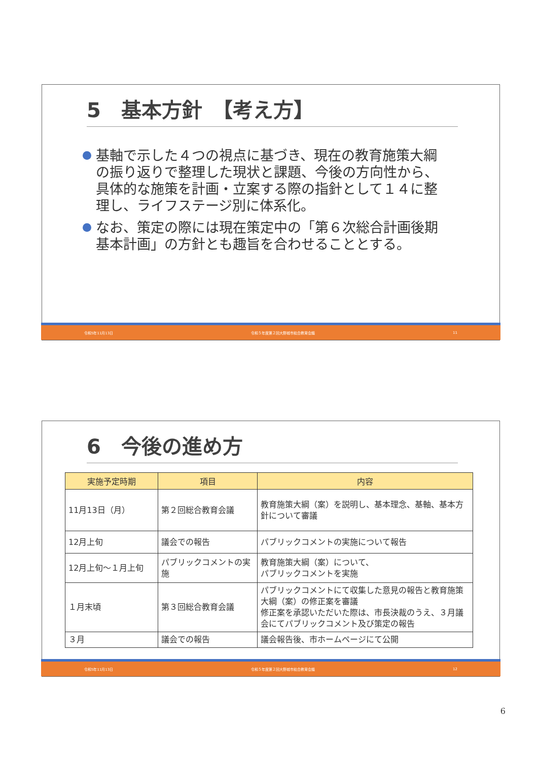5　基本方針　【考え方】
基軸で示した４つの視点に基づき、現在の教育施策大綱の振り返りで整理した現状と課題、今後の方向性から、 具体的な施策を計画・立案する際の指針として１４に整理し、ライフステージ別に体系化。
なお、策定の際には現在策定中の「第６次総合計画後期基本計画」の方針とも趣旨を合わせることとする。
令和5年11月13日 令和５年度第２回大野城市総合教育会議 11
6　今後の進め方
| 実施予定時期 | 項目 | 内容 |
| --- | --- | --- |
| 11月13日（月） | 第２回総合教育会議 | 教育施策大綱（案）を説明し、基本理念、基軸、基本方針について審議 |
| 12月上旬 | 議会での報告 | パブリックコメントの実施について報告 |
| 12月上旬～１月上旬 | パブリックコメントの実施 | 教育施策大綱（案）について、 パブリックコメントを実施 |
| １月末頃 | 第３回総合教育会議 | パブリックコメントにて収集した意見の報告と教育施策大綱（案）の修正案を審議 修正案を承認いただいた際は、市長決裁のうえ、３月議会にてパブリックコメント及び策定の報告 |
| ３月 | 議会での報告 | 議会報告後、市ホームページにて公開 |
令和5年11月13日 令和５年度第２回大野城市総合教育会議 12
6